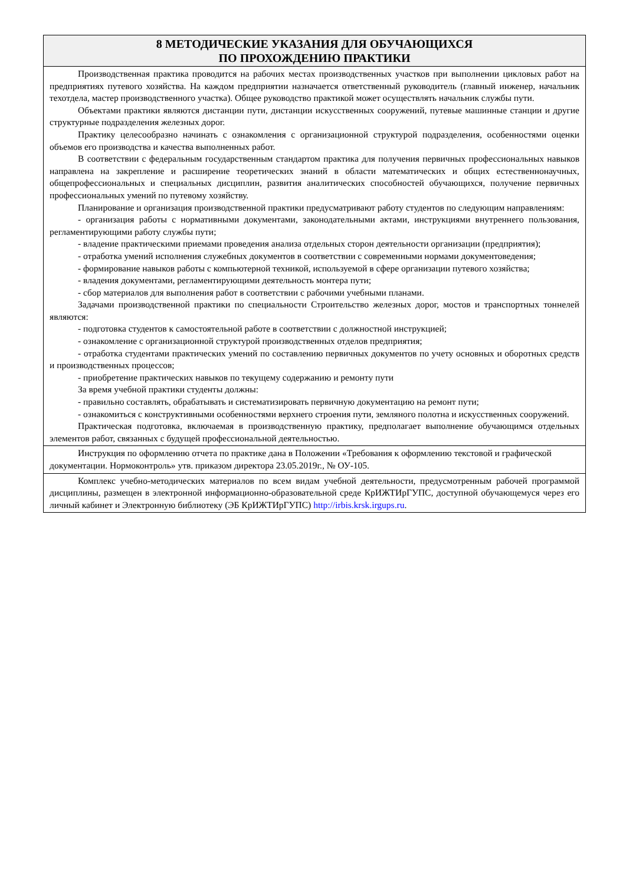| 8 МЕТОДИЧЕСКИЕ УКАЗАНИЯ ДЛЯ ОБУЧАЮЩИХСЯ ПО ПРОХОЖДЕНИЮ ПРАКТИКИ |
| --- |
| Производственная практика проводится на рабочих местах производственных участков при выполнении цикловых работ на предприятиях путевого хозяйства. На каждом предприятии назначается ответственный руководитель (главный инженер, начальник техотдела, мастер производственного участка). Общее руководство практикой может осуществлять начальник службы пути. Объектами практики являются дистанции пути, дистанции искусственных сооружений, путевые машинные станции и другие структурные подразделения железных дорог. Практику целесообразно начинать с ознакомления с организационной структурой подразделения, особенностями оценки объемов его производства и качества выполненных работ. В соответствии с федеральным государственным стандартом практика для получения первичных профессиональных навыков направлена на закрепление и расширение теоретических знаний в области математических и общих естественнонаучных, общепрофессиональных и специальных дисциплин, развития аналитических способностей обучающихся, получение первичных профессиональных умений по путевому хозяйству. Планирование и организация производственной практики предусматривают работу студентов по следующим направлениям: - организация работы с нормативными документами, законодательными актами, инструкциями внутреннего пользования, регламентирующими работу службы пути; - владение практическими приемами проведения анализа отдельных сторон деятельности организации (предприятия); - отработка умений исполнения служебных документов в соответствии с современными нормами документоведения; - формирование навыков работы с компьютерной техникой, используемой в сфере организации путевого хозяйства; - владения документами, регламентирующими деятельность монтера пути; - сбор материалов для выполнения работ в соответствии с рабочими учебными планами. Задачами производственной практики по специальности Строительство железных дорог, мостов и транспортных тоннелей являются: - подготовка студентов к самостоятельной работе в соответствии с должностной инструкцией; - ознакомление с организационной структурой производственных отделов предприятия; - отработка студентами практических умений по составлению первичных документов по учету основных и оборотных средств и производственных процессов; - приобретение практических навыков по текущему содержанию и ремонту пути За время учебной практики студенты должны: - правильно составлять, обрабатывать и систематизировать первичную документацию на ремонт пути; - ознакомиться с конструктивными особенностями верхнего строения пути, земляного полотна и искусственных сооружений. Практическая подготовка, включаемая в производственную практику, предполагает выполнение обучающимся отдельных элементов работ, связанных с будущей профессиональной деятельностью. |
| Инструкция по оформлению отчета по практике дана в Положении «Требования к оформлению текстовой и графической документации. Нормоконтроль» утв. приказом директора 23.05.2019г., № ОУ-105. |
| Комплекс учебно-методических материалов по всем видам учебной деятельности, предусмотренным рабочей программой дисциплины, размещен в электронной информационно-образовательной среде КрИЖТИрГУПС, доступной обучающемуся через его личный кабинет и Электронную библиотеку (ЭБ КрИЖТИрГУПС) http://irbis.krsk.irgups.ru . |